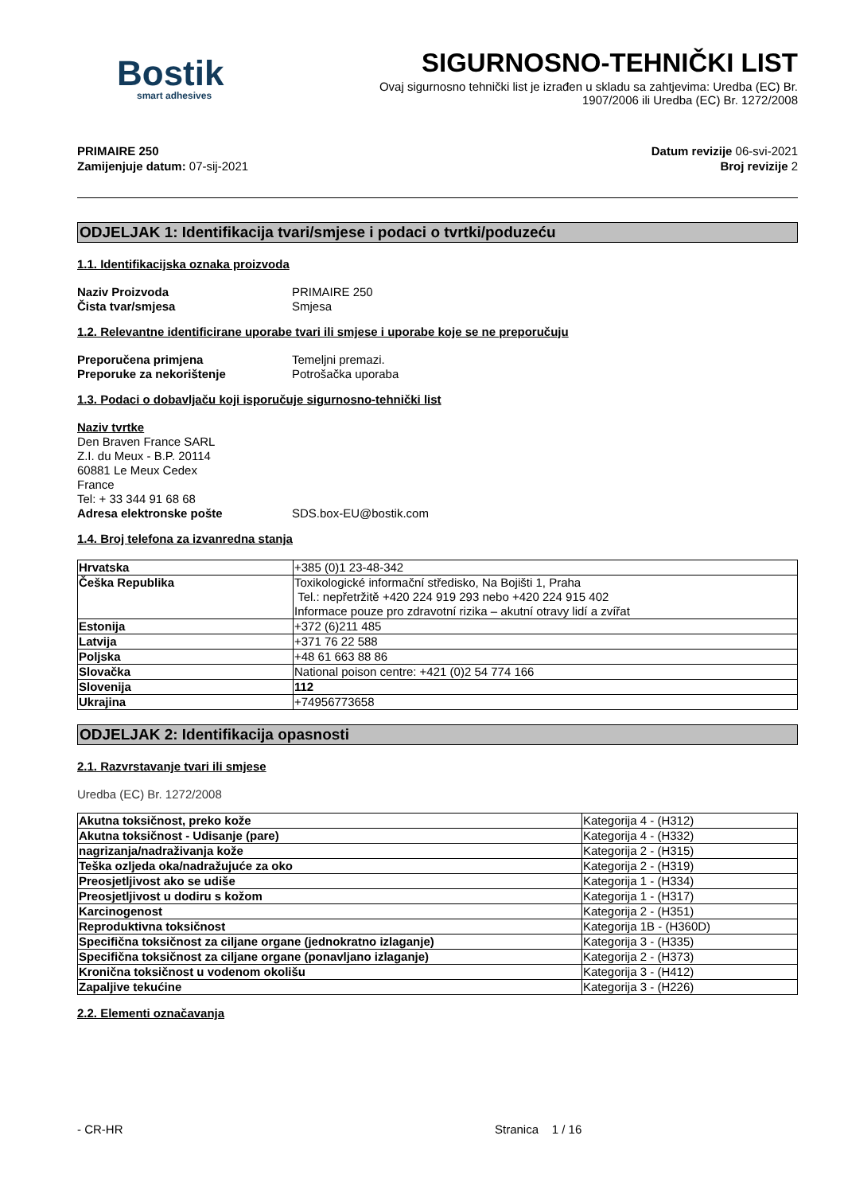Bostik
smart adhesives
SIGURNOSNO-TEHNIČKI LIST
Ovaj sigurnosno tehnički list je izrađen u skladu sa zahtjevima: Uredba (EC) Br. 1907/2006 ili Uredba (EC) Br. 1272/2008
PRIMAIRE 250
Zamijenjuje datum: 07-sij-2021
Datum revizije 06-svi-2021
Broj revizije 2
ODJELJAK 1: Identifikacija tvari/smjese i podaci o tvrtki/poduzeću
1.1. Identifikacijska oznaka proizvoda
Naziv Proizvoda PRIMAIRE 250 Čista tvar/smjesa Smjesa
1.2. Relevantne identificirane uporabe tvari ili smjese i uporabe koje se ne preporučuju
Preporučena primjena Temeljni premazi. Preporuke za nekorištenje Potrošačka uporaba
1.3. Podaci o dobavljaču koji isporučuje sigurnosno-tehnički list
Naziv tvrtke Den Braven France SARL
Z.I. du Meux - B.P. 20114
60881 Le Meux Cedex
France
Tel: + 33 344 91 68 68 Adresa elektronske pošte SDS.box-EU@bostik.com
1.4. Broj telefona za izvanredna stanja
| Hrvatska | +385 (0)1 23-48-342 |
| Češka Republika | Toxikologické informační středisko, Na Bojišti 1, Praha Tel.: nepřetržitě +420 224 919 293 nebo +420 224 915 402 Informace pouze pro zdravotní rizika – akutní otravy lidí a zvířat |
| Estonija | +372 (6)211 485 |
| Latvija | +371 76 22 588 |
| Poljska | +48 61 663 88 86 |
| Slovačka | National poison centre: +421 (0)2 54 774 166 |
| Slovenija | 112 |
| Ukrajina | +74956773658 |
ODJELJAK 2: Identifikacija opasnosti
2.1. Razvrstavanje tvari ili smjese
Uredba (EC) Br. 1272/2008
| Akutna toksičnost, preko kože | Kategorija 4 - (H312) |
| Akutna toksičnost - Udisanje (pare) | Kategorija 4 - (H332) |
| nagrizanja/nadraživanja kože | Kategorija 2 - (H315) |
| Teška ozljeda oka/nadražujuće za oko | Kategorija 2 - (H319) |
| Preosjetljivost ako se udiše | Kategorija 1 - (H334) |
| Preosjetljivost u dodiru s kožom | Kategorija 1 - (H317) |
| Karcinogenost | Kategorija 2 - (H351) |
| Reproduktivna toksičnost | Kategorija 1B - (H360D) |
| Specifična toksičnost za ciljane organe (jednokratno izlaganje) | Kategorija 3 - (H335) |
| Specifična toksičnost za ciljane organe (ponavljano izlaganje) | Kategorija 2 - (H373) |
| Kronična toksičnost u vodenom okolišu | Kategorija 3 - (H412) |
| Zapaljive tekućine | Kategorija 3 - (H226) |
2.2. Elementi označavanja
- CR-HR Stranica 1 / 16